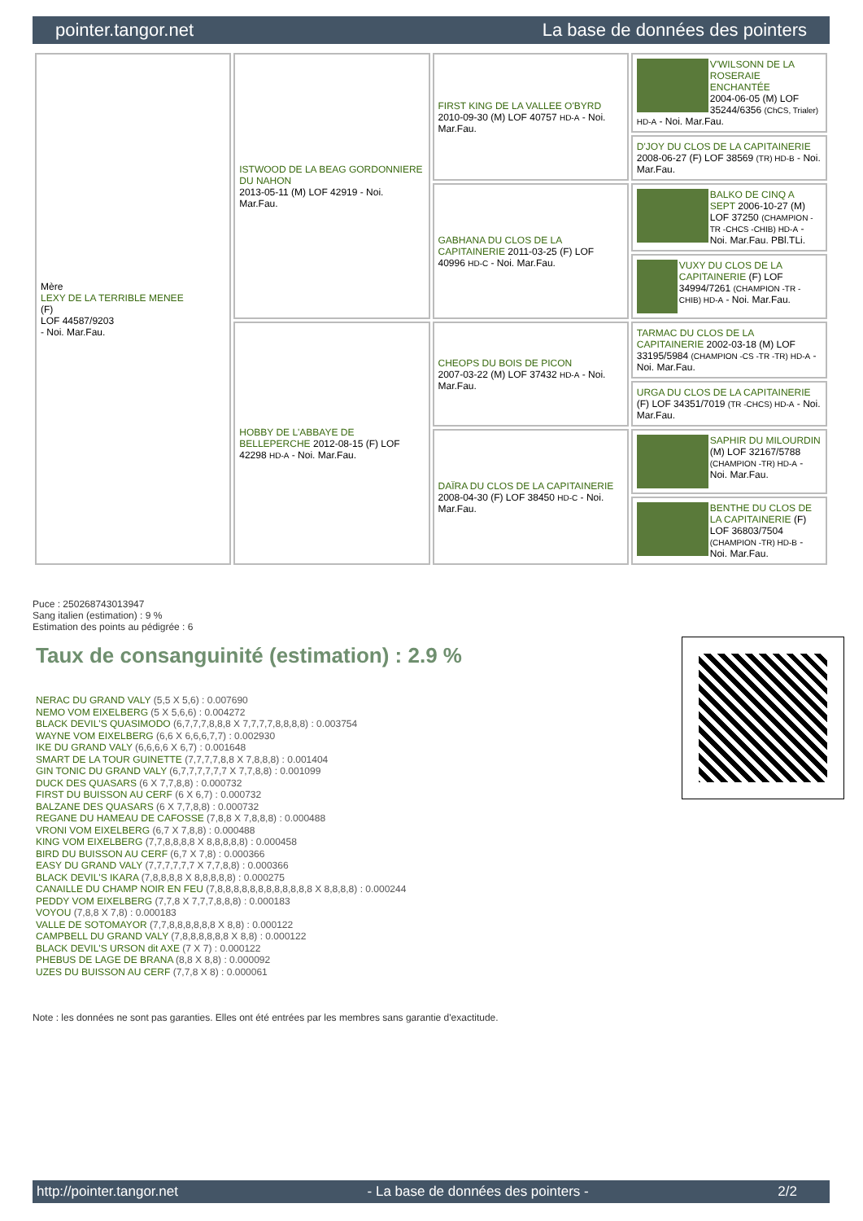pointer.tangor.net La base de données des pointers
| Mère LEXY DE LA TERRIBLE MENEE (F) LOF 44587/9203 - Noi. Mar.Fau. | ISTWOOD DE LA BEAG GORDONNIERE DU NAHON 2013-05-11 (M) LOF 42919 - Noi. Mar.Fau. | FIRST KING DE LA VALLEE O'BYRD 2010-09-30 (M) LOF 40757 HD-A - Noi. Mar.Fau. | V'WILSONN DE LA ROSERAIE ENCHANTÉE 2004-06-05 (M) LOF 35244/6356 (ChCS, Trialer) HD-A - Noi. Mar.Fau. |
| | | | D'JOY DU CLOS DE LA CAPITAINERIE 2008-06-27 (F) LOF 38569 (TR) HD-B - Noi. Mar.Fau. |
| | | GABHANA DU CLOS DE LA CAPITAINERIE 2011-03-25 (F) LOF 40996 HD-C - Noi. Mar.Fau. | BALKO DE CINQ A SEPT 2006-10-27 (M) LOF 37250 (CHAMPION -TR -CHCS -CHIB) HD-A - Noi. Mar.Fau. PBl.TLi. |
| | | | VUXY DU CLOS DE LA CAPITAINERIE (F) LOF 34994/7261 (CHAMPION -TR -CHIB) HD-A - Noi. Mar.Fau. |
| | HOBBY DE L'ABBAYE DE BELLEPERCHE 2012-08-15 (F) LOF 42298 HD-A - Noi. Mar.Fau. | CHEOPS DU BOIS DE PICON 2007-03-22 (M) LOF 37432 HD-A - Noi. Mar.Fau. | TARMAC DU CLOS DE LA CAPITAINERIE 2002-03-18 (M) LOF 33195/5984 (CHAMPION -CS -TR -TR) HD-A - Noi. Mar.Fau. |
| | | | URGA DU CLOS DE LA CAPITAINERIE (F) LOF 34351/7019 (TR -CHCS) HD-A - Noi. Mar.Fau. |
| | | DAÏRA DU CLOS DE LA CAPITAINERIE 2008-04-30 (F) LOF 38450 HD-C - Noi. Mar.Fau. | SAPHIR DU MILOURDIN (M) LOF 32167/5788 (CHAMPION -TR) HD-A - Noi. Mar.Fau. |
| | | | BENTHE DU CLOS DE LA CAPITAINERIE (F) LOF 36803/7504 (CHAMPION -TR) HD-B - Noi. Mar.Fau. |
Puce : 250268743013947
Sang italien (estimation) : 9 %
Estimation des points au pédigrée : 6
Taux de consanguinité (estimation) : 2.9 %
NERAC DU GRAND VALY (5,5 X 5,6) : 0.007690
NEMO VOM EIXELBERG (5 X 5,6,6) : 0.004272
BLACK DEVIL'S QUASIMODO (6,7,7,7,8,8,8 X 7,7,7,7,8,8,8,8) : 0.003754
WAYNE VOM EIXELBERG (6,6 X 6,6,6,7,7) : 0.002930
IKE DU GRAND VALY (6,6,6,6 X 6,7) : 0.001648
SMART DE LA TOUR GUINETTE (7,7,7,7,8,8 X 7,8,8,8) : 0.001404
GIN TONIC DU GRAND VALY (6,7,7,7,7,7,7 X 7,7,8,8) : 0.001099
DUCK DES QUASARS (6 X 7,7,8,8) : 0.000732
FIRST DU BUISSON AU CERF (6 X 6,7) : 0.000732
BALZANE DES QUASARS (6 X 7,7,8,8) : 0.000732
REGANE DU HAMEAU DE CAFOSSE (7,8,8 X 7,8,8,8) : 0.000488
VRONI VOM EIXELBERG (6,7 X 7,8,8) : 0.000488
KING VOM EIXELBERG (7,7,8,8,8,8 X 8,8,8,8,8) : 0.000458
BIRD DU BUISSON AU CERF (6,7 X 7,8) : 0.000366
EASY DU GRAND VALY (7,7,7,7,7,7 X 7,7,8,8) : 0.000366
BLACK DEVIL'S IKARA (7,8,8,8,8 X 8,8,8,8,8) : 0.000275
CANAILLE DU CHAMP NOIR EN FEU (7,8,8,8,8,8,8,8,8,8,8,8,8 X 8,8,8,8) : 0.000244
PEDDY VOM EIXELBERG (7,7,8 X 7,7,7,8,8,8) : 0.000183
VOYOU (7,8,8 X 7,8) : 0.000183
VALLE DE SOTOMAYOR (7,7,8,8,8,8,8,8 X 8,8) : 0.000122
CAMPBELL DU GRAND VALY (7,8,8,8,8,8,8 X 8,8) : 0.000122
BLACK DEVIL'S URSON dit AXE (7 X 7) : 0.000122
PHEBUS DE LAGE DE BRANA (8,8 X 8,8) : 0.000092
UZES DU BUISSON AU CERF (7,7,8 X 8) : 0.000061
Note : les données ne sont pas garanties. Elles ont été entrées par les membres sans garantie d'exactitude.
http://pointer.tangor.net - La base de données des pointers - 2/2